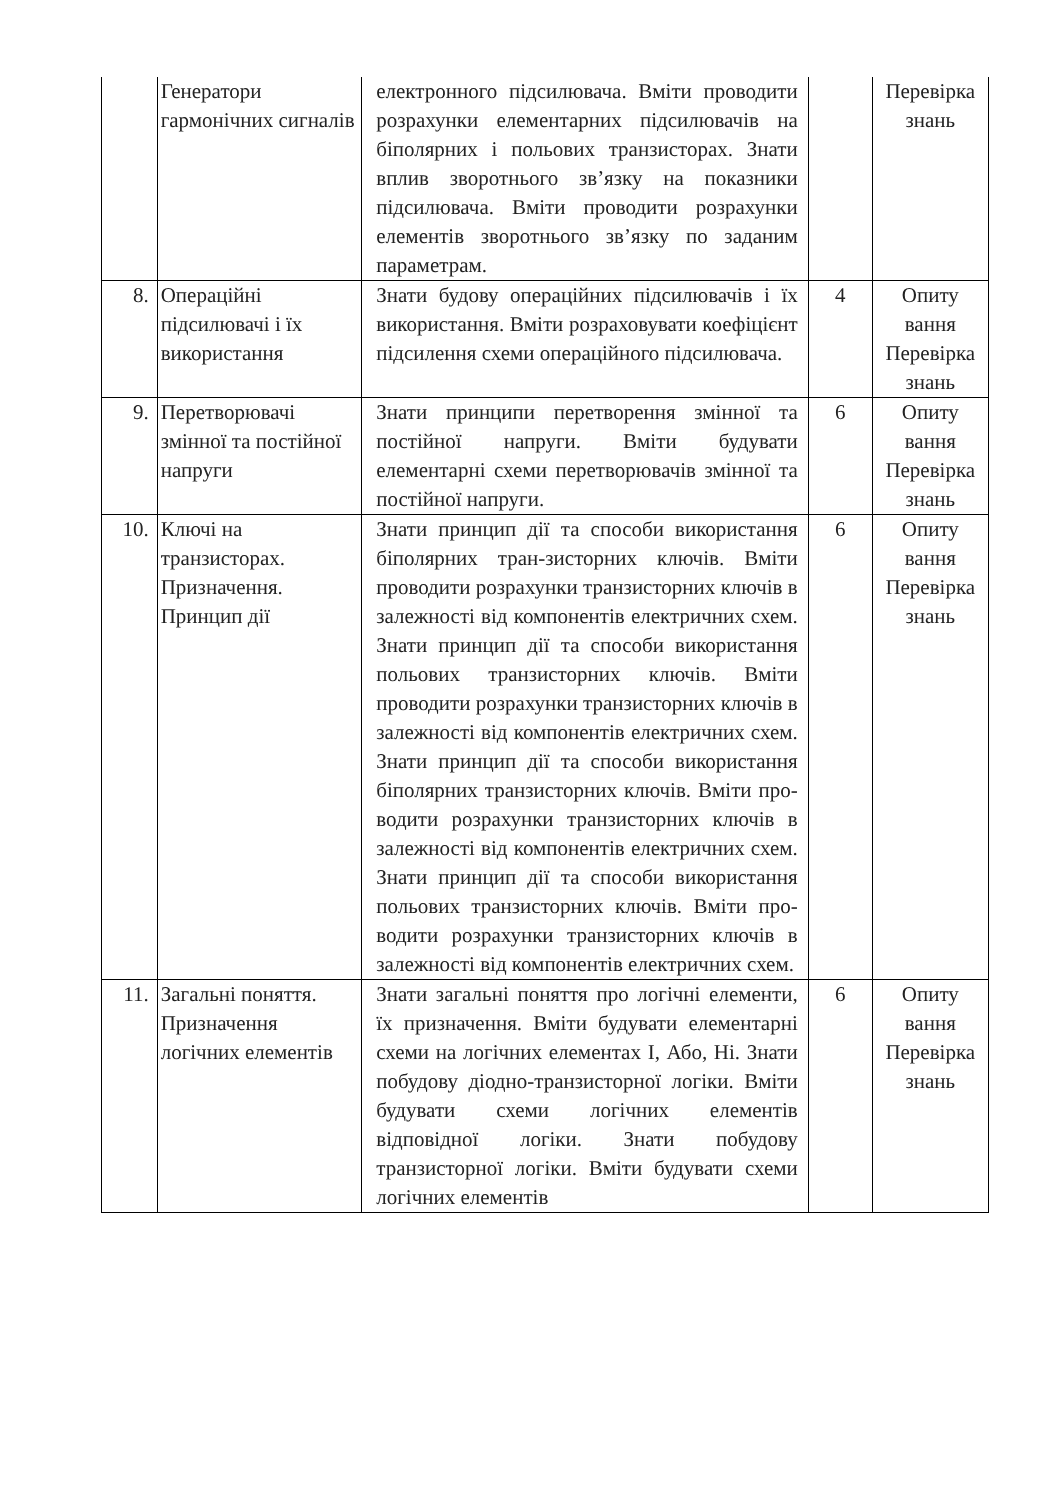| | Генератори гармонічних сигналів | електронного підсилювача. Вміти проводити розрахунки елементарних підсилювачів на біполярних і польових транзисторах. Знати вплив зворотнього зв’язку на показники підсилювача. Вміти проводити розрахунки елементів зворотнього зв’язку по заданим параметрам. | | Перевірка знань |
| 8. | Операційні підсилювачі і їх використання | Знати будову операційних підсилювачів і їх використання. Вміти розраховувати коефіцієнт підсилення схеми операційного підсилювача. | 4 | Опиту вання Перевірка знань |
| 9. | Перетворювачі змінної та постійної напруги | Знати принципи перетворення змінної та постійної напруги. Вміти будувати елементарні схеми перетворювачів змінної та постійної напруги. | 6 | Опиту вання Перевірка знань |
| 10. | Ключі на транзисторах. Призначення. Принцип дії | Знати принцип дії та способи використання біполярних тран-зисторних ключів. Вміти проводити розрахунки транзисторних ключів в залежності від компонентів електричних схем. Знати принцип дії та способи використання польових транзисторних ключів. Вміти проводити розрахунки транзисторних ключів в залежності від компонентів електричних схем. Знати принцип дії та способи використання біполярних транзисторних ключів. Вміти про-водити розрахунки транзисторних ключів в залежності від компонентів електричних схем. Знати принцип дії та способи використання польових транзисторних ключів. Вміти про-водити розрахунки транзисторних ключів в залежності від компонентів електричних схем. | 6 | Опиту вання Перевірка знань |
| 11. | Загальні поняття. Призначення логічних елементів | Знати загальні поняття про логічні елементи, їх призначення. Вміти будувати елементарні схеми на логічних елементах І, Або, Ні. Знати побудову діодно-транзисторної логіки. Вміти будувати схеми логічних елементів відповідної логіки. Знати побудову транзисторної логіки. Вміти будувати схеми логічних елементів | 6 | Опиту вання Перевірка знань |